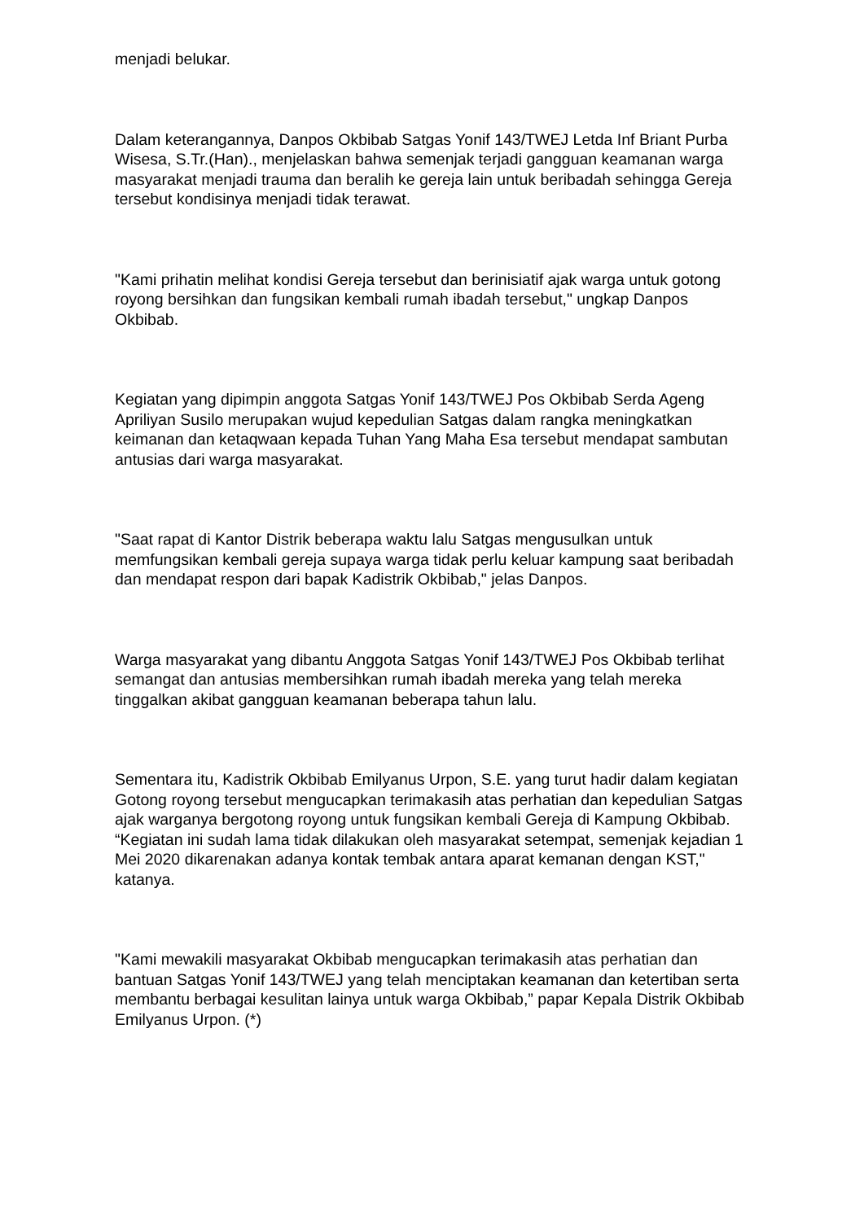menjadi belukar.
Dalam keterangannya, Danpos Okbibab Satgas Yonif 143/TWEJ Letda Inf Briant Purba Wisesa, S.Tr.(Han)., menjelaskan bahwa semenjak terjadi gangguan keamanan warga masyarakat menjadi trauma dan beralih ke gereja lain untuk beribadah sehingga Gereja tersebut kondisinya menjadi tidak terawat.
"Kami prihatin melihat kondisi Gereja tersebut dan berinisiatif ajak warga untuk gotong royong bersihkan dan fungsikan kembali rumah ibadah tersebut," ungkap Danpos Okbibab.
Kegiatan yang dipimpin anggota Satgas Yonif 143/TWEJ Pos Okbibab Serda Ageng Apriliyan Susilo merupakan wujud kepedulian Satgas dalam rangka meningkatkan keimanan dan ketaqwaan kepada Tuhan Yang Maha Esa tersebut mendapat sambutan antusias dari warga masyarakat.
"Saat rapat di Kantor Distrik beberapa waktu lalu Satgas mengusulkan untuk memfungsikan kembali gereja supaya warga tidak perlu keluar kampung saat beribadah dan mendapat respon dari bapak Kadistrik Okbibab," jelas Danpos.
Warga masyarakat yang dibantu Anggota Satgas Yonif 143/TWEJ Pos Okbibab terlihat semangat dan antusias membersihkan rumah ibadah mereka yang telah mereka tinggalkan akibat gangguan keamanan beberapa tahun lalu.
Sementara itu, Kadistrik Okbibab Emilyanus Urpon, S.E. yang turut hadir dalam kegiatan Gotong royong tersebut mengucapkan terimakasih atas perhatian dan kepedulian Satgas ajak warganya bergotong royong untuk fungsikan kembali Gereja di Kampung Okbibab. “Kegiatan ini sudah lama tidak dilakukan oleh masyarakat setempat, semenjak kejadian 1 Mei 2020 dikarenakan adanya kontak tembak antara aparat kemanan dengan KST," katanya.
"Kami mewakili masyarakat Okbibab mengucapkan terimakasih atas perhatian dan bantuan Satgas Yonif 143/TWEJ yang telah menciptakan keamanan dan ketertiban serta membantu berbagai kesulitan lainya untuk warga Okbibab,” papar Kepala Distrik Okbibab Emilyanus Urpon. (*)